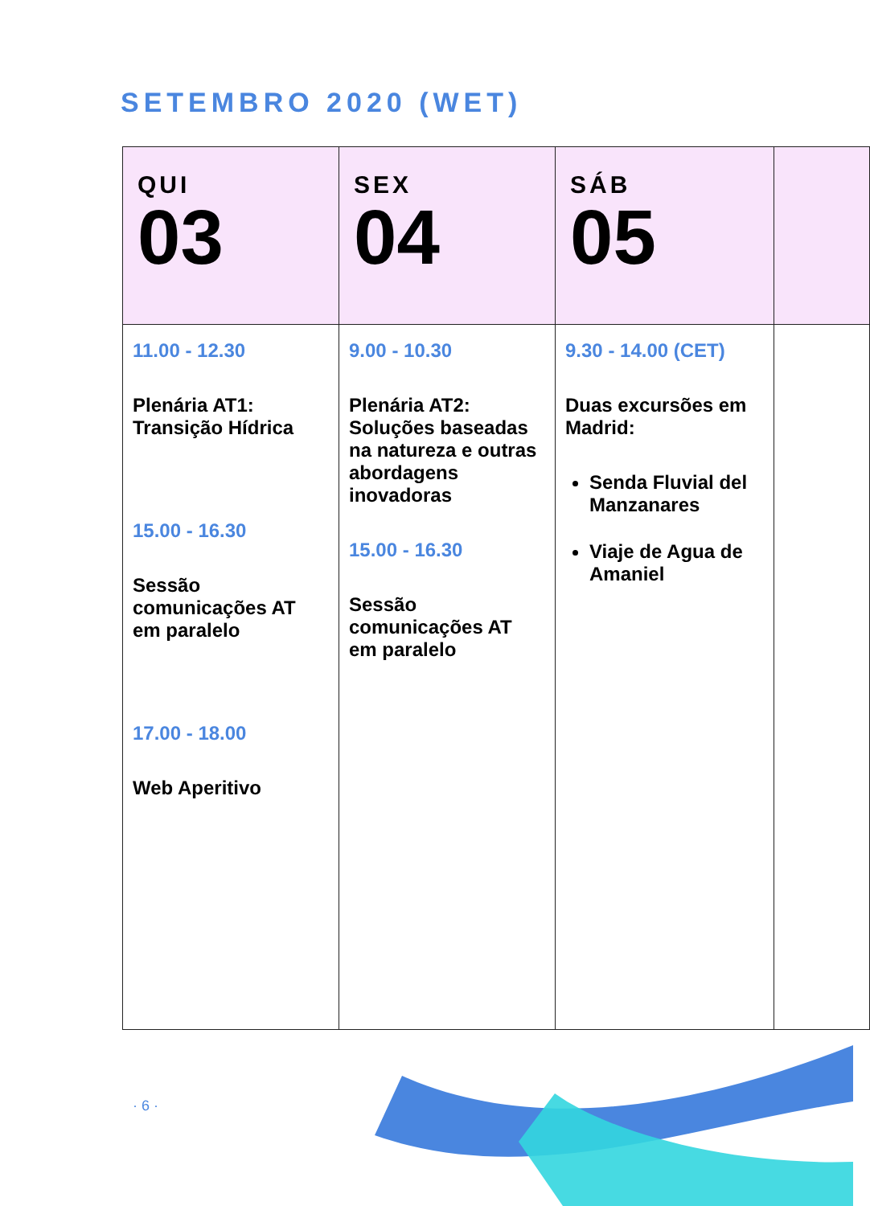SETEMBRO 2020 (WET)
| QUI 03 | SEX 04 | SÁB 05 | |
| --- | --- | --- | --- |
| 11.00 - 12.30 Plenária AT1: Transição Hídrica 15.00 - 16.30 Sessão comunicações AT em paralelo 17.00 - 18.00 Web Aperitivo | 9.00 - 10.30 Plenária AT2: Soluções baseadas na natureza e outras abordagens inovadoras 15.00 - 16.30 Sessão comunicações AT em paralelo | 9.30 - 14.00 (CET) Duas excursões em Madrid: Senda Fluvial del Manzanares Viaje de Agua de Amaniel | |
· 6 ·